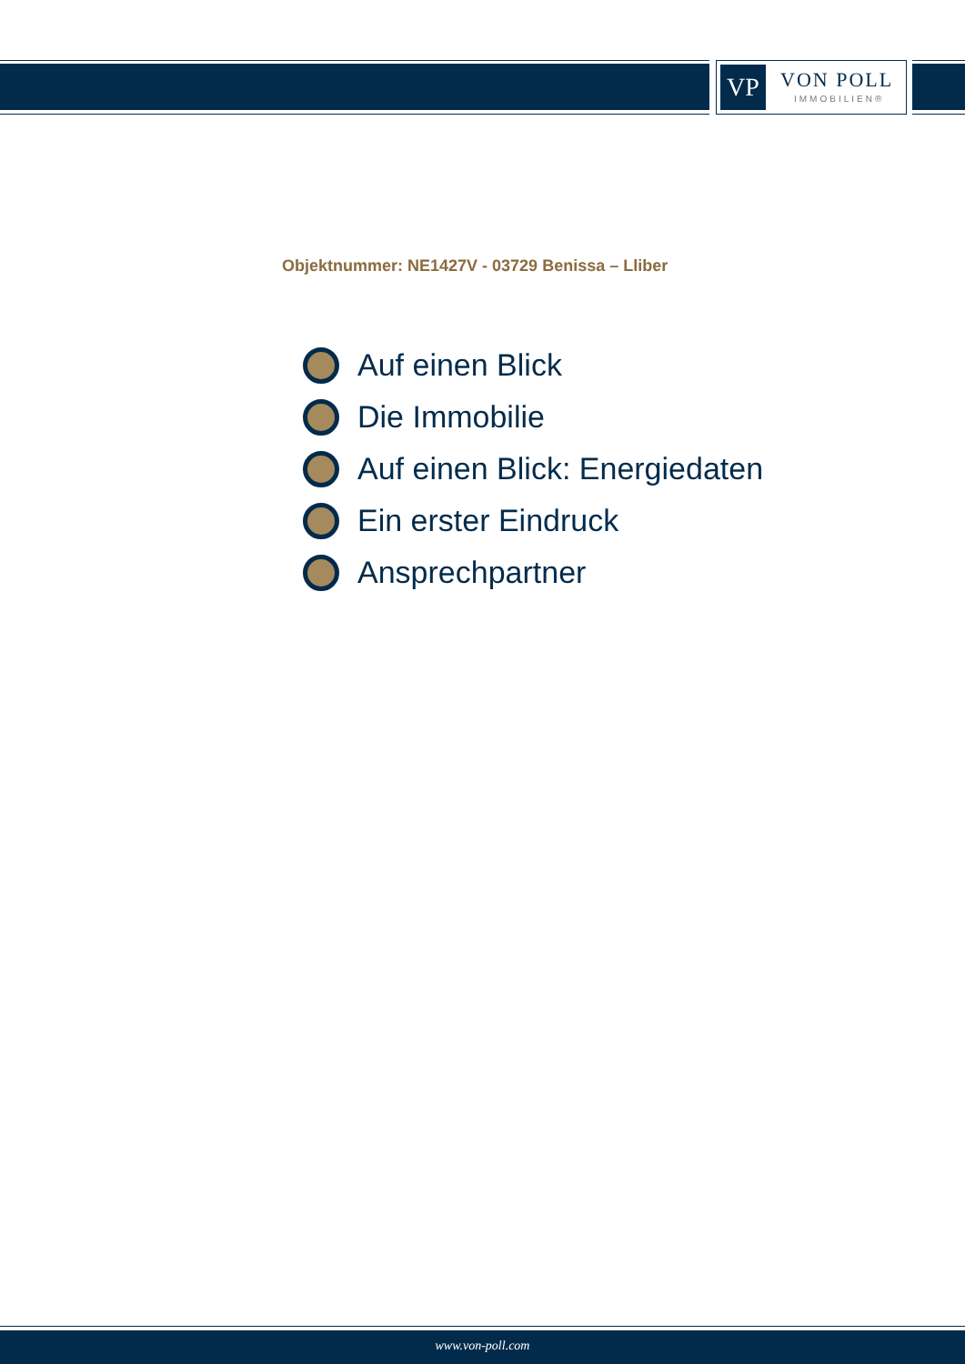VP VON POLL
IMMOBILIEN®
Objektnummer: NE1427V - 03729 Benissa – Lliber
Auf einen Blick
Die Immobilie
Auf einen Blick: Energiedaten
Ein erster Eindruck
Ansprechpartner
www.von-poll.com